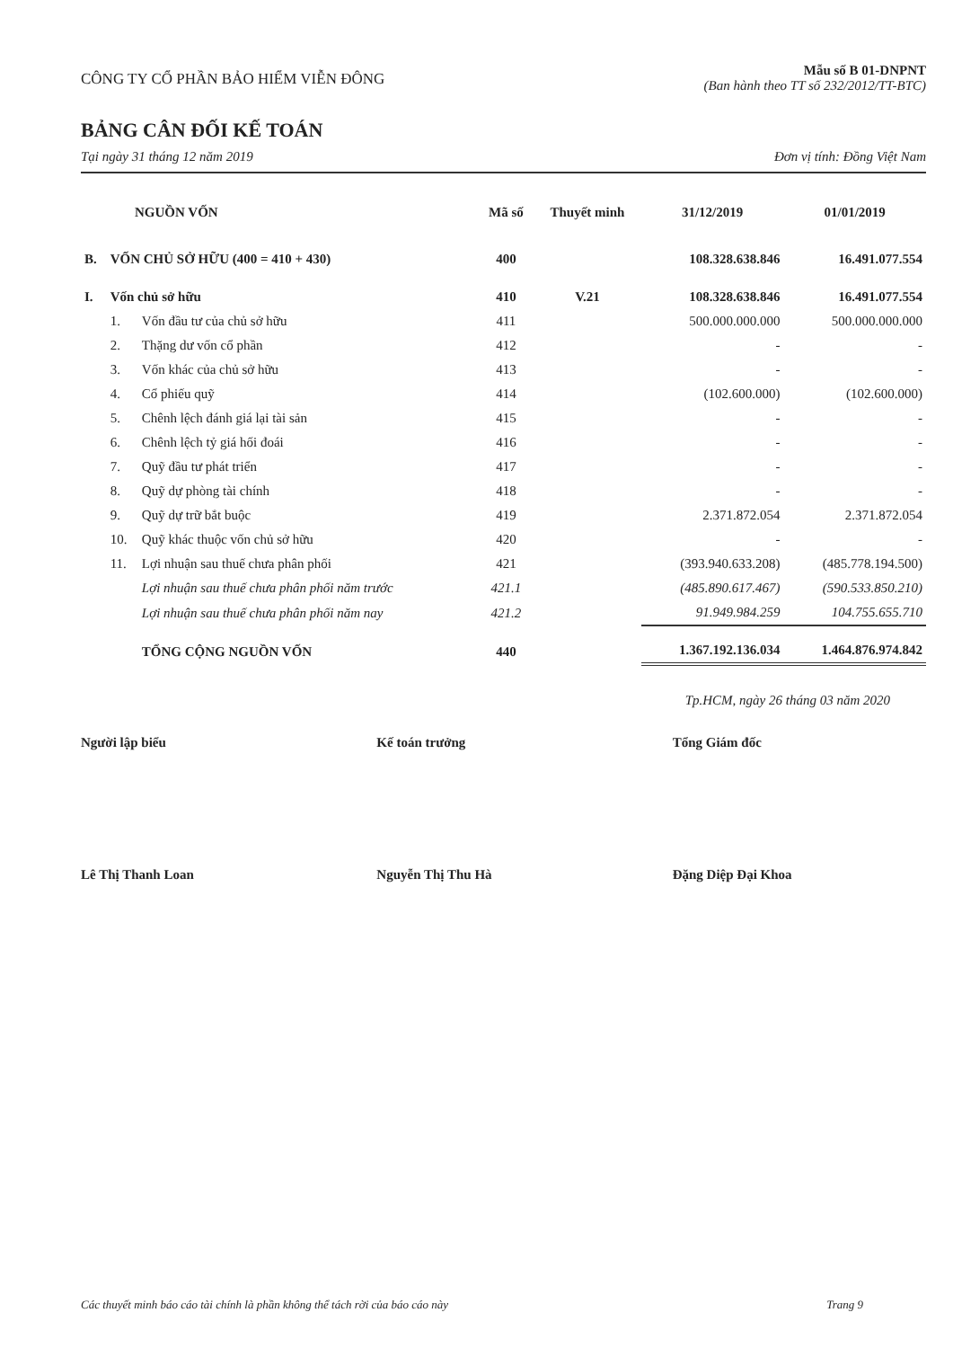CÔNG TY CỔ PHẦN BẢO HIỂM VIỄN ĐÔNG
Mẫu số B 01-DNPNT
(Ban hành theo TT số 232/2012/TT-BTC)
BẢNG CÂN ĐỐI KẾ TOÁN
Tại ngày 31 tháng 12 năm 2019 Đơn vị tính: Đồng Việt Nam
| NGUỒN VỐN | | | Mã số | Thuyết minh | 31/12/2019 | 01/01/2019 |
| --- | --- | --- | --- | --- | --- | --- |
| B. | VỐN CHỦ SỞ HỮU (400 = 410 + 430) | | 400 | | 108.328.638.846 | 16.491.077.554 |
| I. | Vốn chủ sở hữu | | 410 | V.21 | 108.328.638.846 | 16.491.077.554 |
| | 1. | Vốn đầu tư của chủ sở hữu | 411 | | 500.000.000.000 | 500.000.000.000 |
| | 2. | Thặng dư vốn cổ phần | 412 | | - | - |
| | 3. | Vốn khác của chủ sở hữu | 413 | | - | - |
| | 4. | Cổ phiếu quỹ | 414 | | (102.600.000) | (102.600.000) |
| | 5. | Chênh lệch đánh giá lại tài sản | 415 | | - | - |
| | 6. | Chênh lệch tỷ giá hối đoái | 416 | | - | - |
| | 7. | Quỹ đầu tư phát triển | 417 | | - | - |
| | 8. | Quỹ dự phòng tài chính | 418 | | - | - |
| | 9. | Quỹ dự trữ bắt buộc | 419 | | 2.371.872.054 | 2.371.872.054 |
| | 10. | Quỹ khác thuộc vốn chủ sở hữu | 420 | | - | - |
| | 11. | Lợi nhuận sau thuế chưa phân phối | 421 | | (393.940.633.208) | (485.778.194.500) |
| | | Lợi nhuận sau thuế chưa phân phối năm trước | 421.1 | | (485.890.617.467) | (590.533.850.210) |
| | | Lợi nhuận sau thuế chưa phân phối năm nay | 421.2 | | 91.949.984.259 | 104.755.655.710 |
| | | TỔNG CỘNG NGUỒN VỐN | 440 | | 1.367.192.136.034 | 1.464.876.974.842 |
Tp.HCM, ngày 26 tháng 03 năm 2020
Người lập biểu Kế toán trưởng Tổng Giám đốc
Lê Thị Thanh Loan Nguyễn Thị Thu Hà Đặng Diệp Đại Khoa
Các thuyết minh báo cáo tài chính là phần không thể tách rời của báo cáo này Trang 9